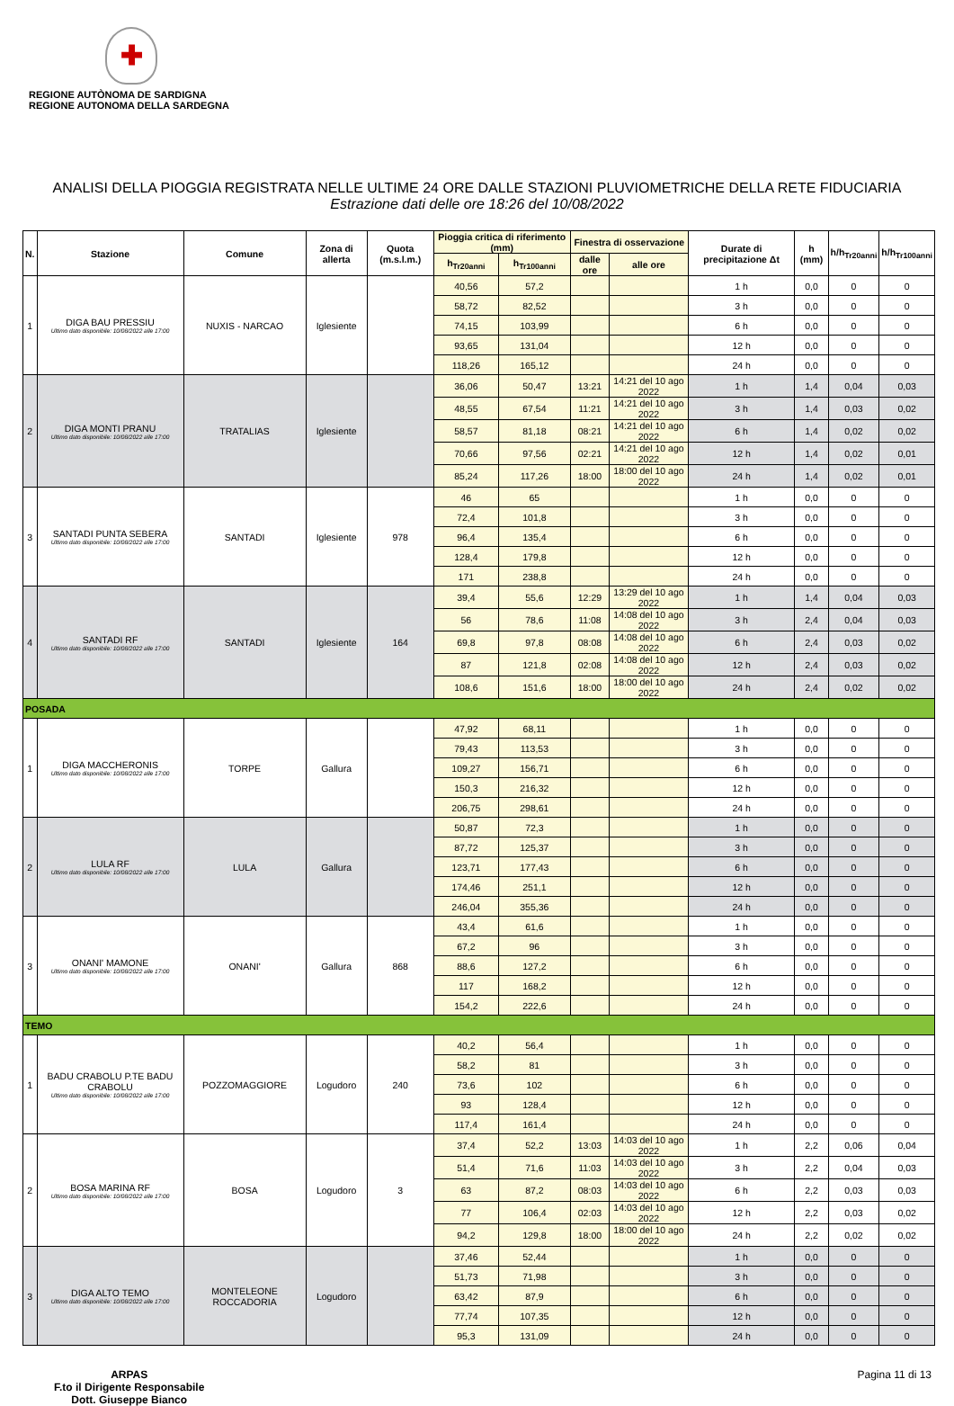✚
REGIONE AUTÒNOMA DE SARDIGNA
REGIONE AUTONOMA DELLA SARDEGNA
ANALISI DELLA PIOGGIA REGISTRATA NELLE ULTIME 24 ORE DALLE STAZIONI PLUVIOMETRICHE DELLA RETE FIDUCIARIA
Estrazione dati delle ore 18:26 del 10/08/2022
| N. | Stazione | Comune | Zona di allerta | Quota (m.s.l.m.) | Pioggia critica di riferimento (mm) | | Finestra di osservazione | | Durate di precipitazione Δt | h (mm) | h/h<sub>Tr20anni</sub> | h/h<sub>Tr100anni</sub> |
| --- | --- | --- | --- | --- | --- | --- | --- | --- | --- | --- | --- | --- |
| | | | | | h<sub>Tr20anni</sub> | h<sub>Tr100anni</sub> | dalle ore | alle ore | | | | |
| 1 | DIGA BAU PRESSIU Ultimo dato disponibile: 10/08/2022 alle 17:00 | NUXIS - NARCAO | Iglesiente | | 40,56 | 57,2 | | | 1 h | 0,0 | 0 | 0 |
| | | | | | 58,72 | 82,52 | | | 3 h | 0,0 | 0 | 0 |
| | | | | | 74,15 | 103,99 | | | 6 h | 0,0 | 0 | 0 |
| | | | | | 93,65 | 131,04 | | | 12 h | 0,0 | 0 | 0 |
| | | | | | 118,26 | 165,12 | | | 24 h | 0,0 | 0 | 0 |
| 2 | DIGA MONTI PRANU Ultimo dato disponibile: 10/08/2022 alle 17:00 | TRATALIAS | Iglesiente | | 36,06 | 50,47 | 13:21 | 14:21 del 10 ago 2022 | 1 h | 1,4 | 0,04 | 0,03 |
| | | | | | 48,55 | 67,54 | 11:21 | 14:21 del 10 ago 2022 | 3 h | 1,4 | 0,03 | 0,02 |
| | | | | | 58,57 | 81,18 | 08:21 | 14:21 del 10 ago 2022 | 6 h | 1,4 | 0,02 | 0,02 |
| | | | | | 70,66 | 97,56 | 02:21 | 14:21 del 10 ago 2022 | 12 h | 1,4 | 0,02 | 0,01 |
| | | | | | 85,24 | 117,26 | 18:00 | 18:00 del 10 ago 2022 | 24 h | 1,4 | 0,02 | 0,01 |
| 3 | SANTADI PUNTA SEBERA Ultimo dato disponibile: 10/08/2022 alle 17:00 | SANTADI | Iglesiente | 978 | 46 | 65 | | | 1 h | 0,0 | 0 | 0 |
| | | | | | 72,4 | 101,8 | | | 3 h | 0,0 | 0 | 0 |
| | | | | | 96,4 | 135,4 | | | 6 h | 0,0 | 0 | 0 |
| | | | | | 128,4 | 179,8 | | | 12 h | 0,0 | 0 | 0 |
| | | | | | 171 | 238,8 | | | 24 h | 0,0 | 0 | 0 |
| 4 | SANTADI RF Ultimo dato disponibile: 10/08/2022 alle 17:00 | SANTADI | Iglesiente | 164 | 39,4 | 55,6 | 12:29 | 13:29 del 10 ago 2022 | 1 h | 1,4 | 0,04 | 0,03 |
| | | | | | 56 | 78,6 | 11:08 | 14:08 del 10 ago 2022 | 3 h | 2,4 | 0,04 | 0,03 |
| | | | | | 69,8 | 97,8 | 08:08 | 14:08 del 10 ago 2022 | 6 h | 2,4 | 0,03 | 0,02 |
| | | | | | 87 | 121,8 | 02:08 | 14:08 del 10 ago 2022 | 12 h | 2,4 | 0,03 | 0,02 |
| | | | | | 108,6 | 151,6 | 18:00 | 18:00 del 10 ago 2022 | 24 h | 2,4 | 0,02 | 0,02 |
| POSADA | | | | | | | | | | | | |
| 1 | DIGA MACCHERONIS Ultimo dato disponibile: 10/08/2022 alle 17:00 | TORPE | Gallura | | 47,92 | 68,11 | | | 1 h | 0,0 | 0 | 0 |
| | | | | | 79,43 | 113,53 | | | 3 h | 0,0 | 0 | 0 |
| | | | | | 109,27 | 156,71 | | | 6 h | 0,0 | 0 | 0 |
| | | | | | 150,3 | 216,32 | | | 12 h | 0,0 | 0 | 0 |
| | | | | | 206,75 | 298,61 | | | 24 h | 0,0 | 0 | 0 |
| 2 | LULA RF Ultimo dato disponibile: 10/08/2022 alle 17:00 | LULA | Gallura | | 50,87 | 72,3 | | | 1 h | 0,0 | 0 | 0 |
| | | | | | 87,72 | 125,37 | | | 3 h | 0,0 | 0 | 0 |
| | | | | | 123,71 | 177,43 | | | 6 h | 0,0 | 0 | 0 |
| | | | | | 174,46 | 251,1 | | | 12 h | 0,0 | 0 | 0 |
| | | | | | 246,04 | 355,36 | | | 24 h | 0,0 | 0 | 0 |
| 3 | ONANI' MAMONE Ultimo dato disponibile: 10/08/2022 alle 17:00 | ONANI' | Gallura | 868 | 43,4 | 61,6 | | | 1 h | 0,0 | 0 | 0 |
| | | | | | 67,2 | 96 | | | 3 h | 0,0 | 0 | 0 |
| | | | | | 88,6 | 127,2 | | | 6 h | 0,0 | 0 | 0 |
| | | | | | 117 | 168,2 | | | 12 h | 0,0 | 0 | 0 |
| | | | | | 154,2 | 222,6 | | | 24 h | 0,0 | 0 | 0 |
| TEMO | | | | | | | | | | | | |
| 1 | BADU CRABOLU P.TE BADU CRABOLU Ultimo dato disponibile: 10/08/2022 alle 17:00 | POZZOMAGGIORE | Logudoro | 240 | 40,2 | 56,4 | | | 1 h | 0,0 | 0 | 0 |
| | | | | | 58,2 | 81 | | | 3 h | 0,0 | 0 | 0 |
| | | | | | 73,6 | 102 | | | 6 h | 0,0 | 0 | 0 |
| | | | | | 93 | 128,4 | | | 12 h | 0,0 | 0 | 0 |
| | | | | | 117,4 | 161,4 | | | 24 h | 0,0 | 0 | 0 |
| 2 | BOSA MARINA RF Ultimo dato disponibile: 10/08/2022 alle 17:00 | BOSA | Logudoro | 3 | 37,4 | 52,2 | 13:03 | 14:03 del 10 ago 2022 | 1 h | 2,2 | 0,06 | 0,04 |
| | | | | | 51,4 | 71,6 | 11:03 | 14:03 del 10 ago 2022 | 3 h | 2,2 | 0,04 | 0,03 |
| | | | | | 63 | 87,2 | 08:03 | 14:03 del 10 ago 2022 | 6 h | 2,2 | 0,03 | 0,03 |
| | | | | | 77 | 106,4 | 02:03 | 14:03 del 10 ago 2022 | 12 h | 2,2 | 0,03 | 0,02 |
| | | | | | 94,2 | 129,8 | 18:00 | 18:00 del 10 ago 2022 | 24 h | 2,2 | 0,02 | 0,02 |
| 3 | DIGA ALTO TEMO Ultimo dato disponibile: 10/08/2022 alle 17:00 | MONTELEONE ROCCADORIA | Logudoro | | 37,46 | 52,44 | | | 1 h | 0,0 | 0 | 0 |
| | | | | | 51,73 | 71,98 | | | 3 h | 0,0 | 0 | 0 |
| | | | | | 63,42 | 87,9 | | | 6 h | 0,0 | 0 | 0 |
| | | | | | 77,74 | 107,35 | | | 12 h | 0,0 | 0 | 0 |
| | | | | | 95,3 | 131,09 | | | 24 h | 0,0 | 0 | 0 |
ARPAS
F.to il Dirigente Responsabile
Dott. Giuseppe Bianco
Pagina 11 di 13